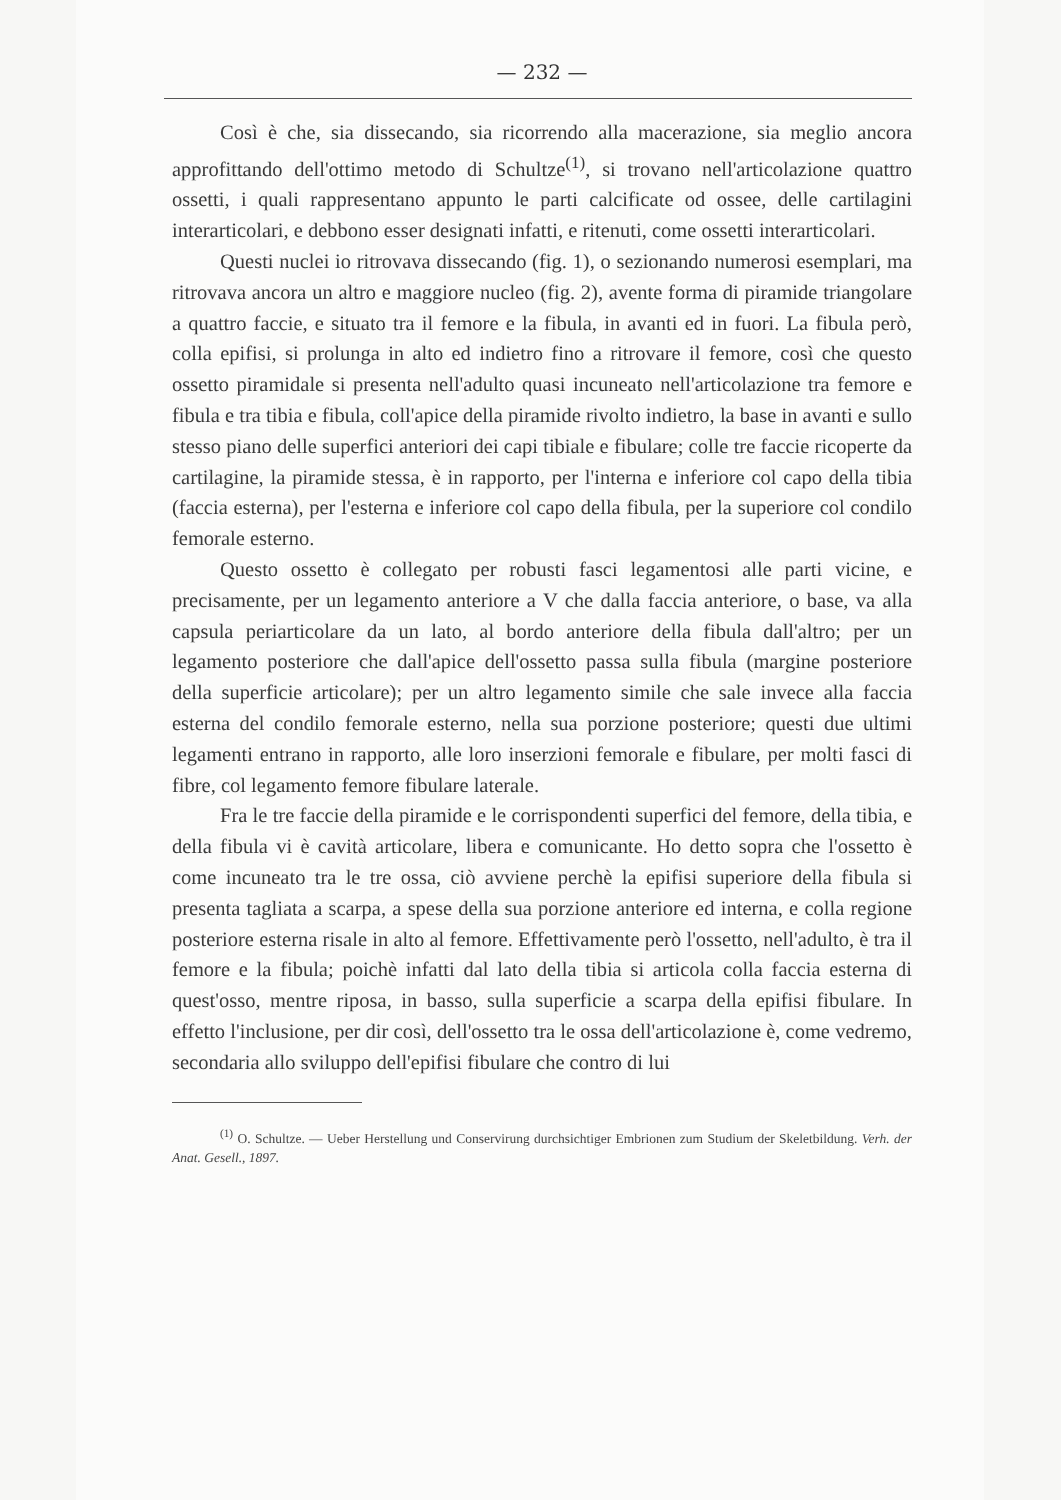— 232 —
Così è che, sia dissecando, sia ricorrendo alla macerazione, sia meglio ancora approfittando dell'ottimo metodo di Schultze<sup>(1)</sup>, si trovano nell'articolazione quattro ossetti, i quali rappresentano appunto le parti calcificate od ossee, delle cartilagini interarticolari, e debbono esser designati infatti, e ritenuti, come ossetti interarticolari.
Questi nuclei io ritrovava dissecando (fig. 1), o sezionando numerosi esemplari, ma ritrovava ancora un altro e maggiore nucleo (fig. 2), avente forma di piramide triangolare a quattro faccie, e situato tra il femore e la fibula, in avanti ed in fuori. La fibula però, colla epifisi, si prolunga in alto ed indietro fino a ritrovare il femore, così che questo ossetto piramidale si presenta nell'adulto quasi incuneato nell'articolazione tra femore e fibula e tra tibia e fibula, coll'apice della piramide rivolto indietro, la base in avanti e sullo stesso piano delle superfici anteriori dei capi tibiale e fibulare; colle tre faccie ricoperte da cartilagine, la piramide stessa, è in rapporto, per l'interna e inferiore col capo della tibia (faccia esterna), per l'esterna e inferiore col capo della fibula, per la superiore col condilo femorale esterno.
Questo ossetto è collegato per robusti fasci legamentosi alle parti vicine, e precisamente, per un legamento anteriore a V che dalla faccia anteriore, o base, va alla capsula periarticolare da un lato, al bordo anteriore della fibula dall'altro; per un legamento posteriore che dall'apice dell'ossetto passa sulla fibula (margine posteriore della superficie articolare); per un altro legamento simile che sale invece alla faccia esterna del condilo femorale esterno, nella sua porzione posteriore; questi due ultimi legamenti entrano in rapporto, alle loro inserzioni femorale e fibulare, per molti fasci di fibre, col legamento femore fibulare laterale.
Fra le tre faccie della piramide e le corrispondenti superfici del femore, della tibia, e della fibula vi è cavità articolare, libera e comunicante. Ho detto sopra che l'ossetto è come incuneato tra le tre ossa, ciò avviene perchè la epifisi superiore della fibula si presenta tagliata a scarpa, a spese della sua porzione anteriore ed interna, e colla regione posteriore esterna risale in alto al femore. Effettivamente però l'ossetto, nell'adulto, è tra il femore e la fibula; poichè infatti dal lato della tibia si articola colla faccia esterna di quest'osso, mentre riposa, in basso, sulla superficie a scarpa della epifisi fibulare. In effetto l'inclusione, per dir così, dell'ossetto tra le ossa dell'articolazione è, come vedremo, secondaria allo sviluppo dell'epifisi fibulare che contro di lui
<sup>(1)</sup> O. Schultze. — Ueber Herstellung und Conservirung durchsichtiger Embrionen zum Studium der Skeletbildung. Verh. der Anat. Gesell., 1897.